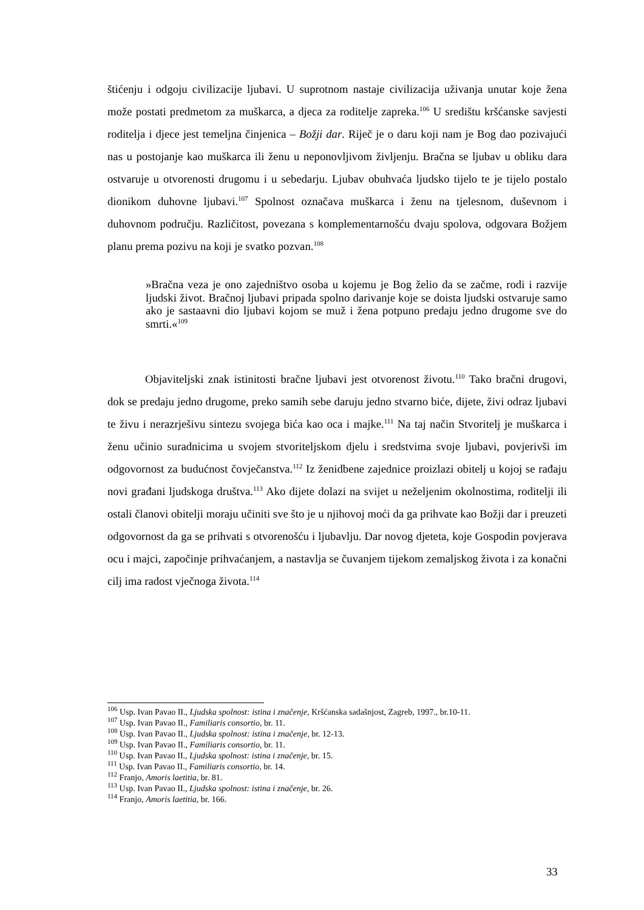štićenju i odgoju civilizacije ljubavi. U suprotnom nastaje civilizacija uživanja unutar koje žena može postati predmetom za muškarca, a djeca za roditelje zapreka.<sup>106</sup> U središtu kršćanske savjesti roditelja i djece jest temeljna činjenica – Božji dar. Riječ je o daru koji nam je Bog dao pozivajući nas u postojanje kao muškarca ili ženu u neponovljivom življenju. Bračna se ljubav u obliku dara ostvaruje u otvorenosti drugomu i u sebedarju. Ljubav obuhvaća ljudsko tijelo te je tijelo postalo dionikom duhovne ljubavi.<sup>107</sup> Spolnost označava muškarca i ženu na tjelesnom, duševnom i duhovnom području. Različitost, povezana s komplementarnošću dvaju spolova, odgovara Božjem planu prema pozivu na koji je svatko pozvan.<sup>108</sup>
»Bračna veza je ono zajedništvo osoba u kojemu je Bog želio da se začme, rodi i razvije ljudski život. Bračnoj ljubavi pripada spolno darivanje koje se doista ljudski ostvaruje samo ako je sastaavni dio ljubavi kojom se muž i žena potpuno predaju jedno drugome sve do smrti.«<sup>109</sup>
Objaviteljski znak istinitosti bračne ljubavi jest otvorenost životu.<sup>110</sup> Tako bračni drugovi, dok se predaju jedno drugome, preko samih sebe daruju jedno stvarno biće, dijete, živi odraz ljubavi te živu i nerazrješivu sintezu svojega bića kao oca i majke.<sup>111</sup> Na taj način Stvoritelj je muškarca i ženu učinio suradnicima u svojem stvoriteljskom djelu i sredstvima svoje ljubavi, povjerivši im odgovornost za budućnost čovječanstva.<sup>112</sup> Iz ženidbene zajednice proizlazi obitelj u kojoj se rađaju novi građani ljudskoga društva.<sup>113</sup> Ako dijete dolazi na svijet u neželjenim okolnostima, roditelji ili ostali članovi obitelji moraju učiniti sve što je u njihovoj moći da ga prihvate kao Božji dar i preuzeti odgovornost da ga se prihvati s otvorenošću i ljubavlju. Dar novog djeteta, koje Gospodin povjerava ocu i majci, započinje prihvaćanjem, a nastavlja se čuvanjem tijekom zemaljskog života i za konačni cilj ima radost vječnoga života.<sup>114</sup>
<sup>106</sup> Usp. Ivan Pavao II., Ljudska spolnost: istina i značenje, Kršćanska sadašnjost, Zagreb, 1997., br.10-11.
<sup>107</sup> Usp. Ivan Pavao II., Familiaris consortio, br. 11.
<sup>108</sup> Usp. Ivan Pavao II., Ljudska spolnost: istina i značenje, br. 12-13.
<sup>109</sup> Usp. Ivan Pavao II., Familiaris consortio, br. 11.
<sup>110</sup> Usp. Ivan Pavao II., Ljudska spolnost: istina i značenje, br. 15.
<sup>111</sup> Usp. Ivan Pavao II., Familiaris consortio, br. 14.
<sup>112</sup> Franjo, Amoris laetitia, br. 81.
<sup>113</sup> Usp. Ivan Pavao II., Ljudska spolnost: istina i značenje, br. 26.
<sup>114</sup> Franjo, Amoris laetitia, br. 166.
33